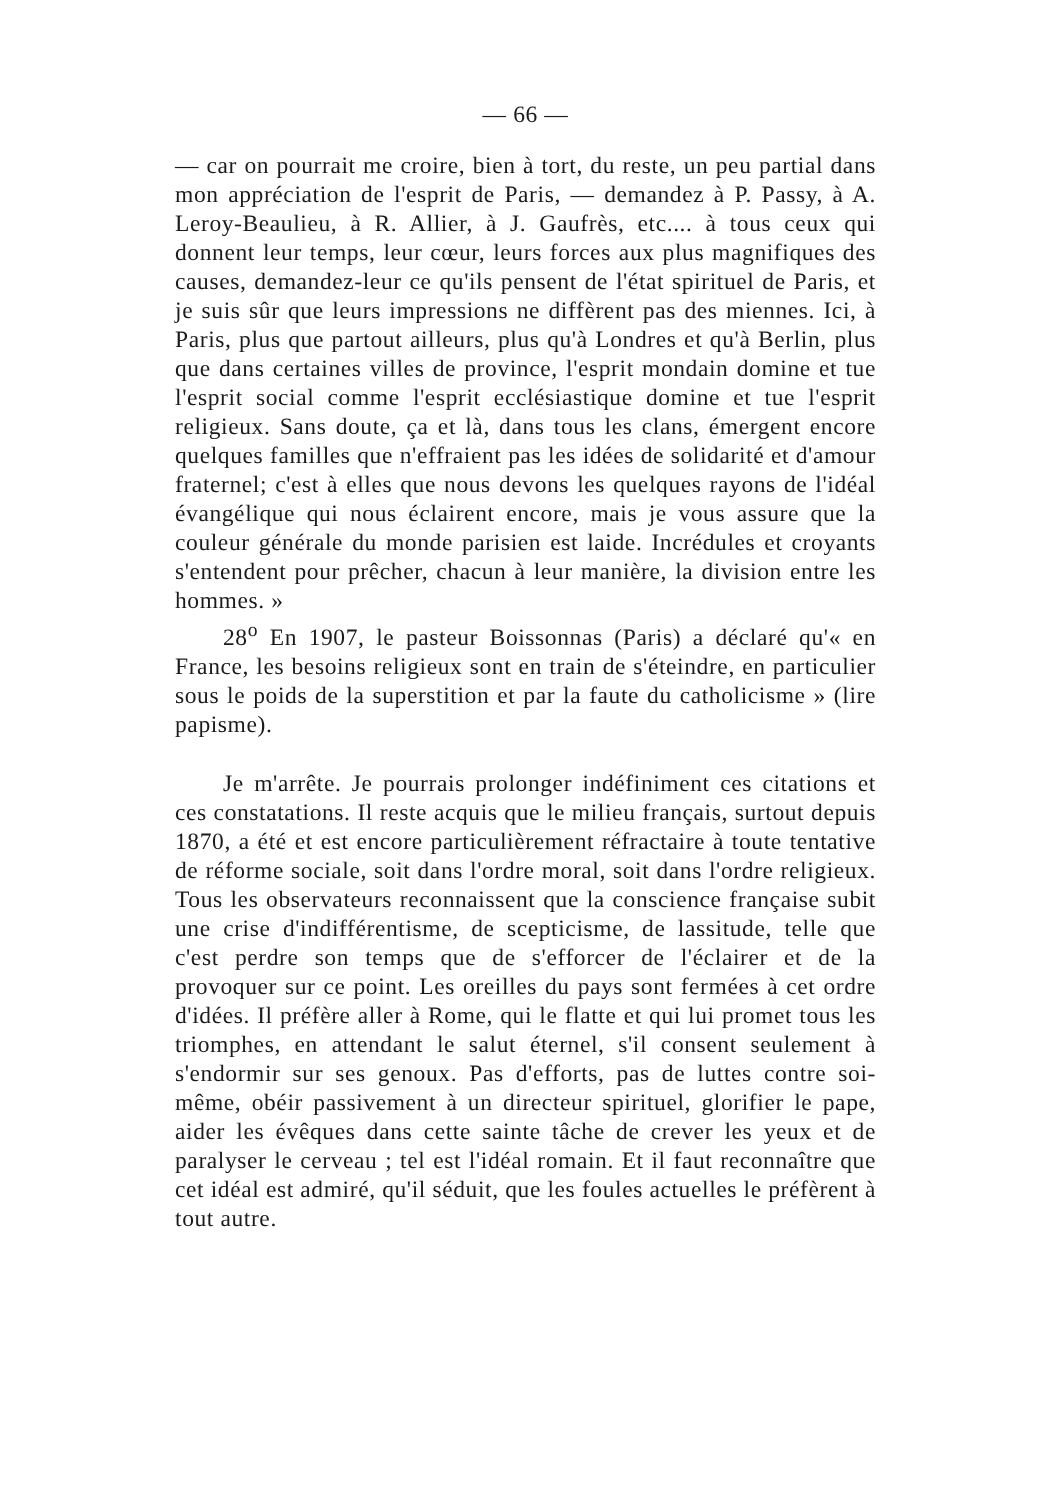— 66 —
— car on pourrait me croire, bien à tort, du reste, un peu partial dans mon appréciation de l'esprit de Paris, — demandez à P. Passy, à A. Leroy-Beaulieu, à R. Allier, à J. Gaufrès, etc.... à tous ceux qui donnent leur temps, leur cœur, leurs forces aux plus magnifiques des causes, demandez-leur ce qu'ils pensent de l'état spirituel de Paris, et je suis sûr que leurs impressions ne diffèrent pas des miennes. Ici, à Paris, plus que partout ailleurs, plus qu'à Londres et qu'à Berlin, plus que dans certaines villes de province, l'esprit mondain domine et tue l'esprit social comme l'esprit ecclésiastique domine et tue l'esprit religieux. Sans doute, ça et là, dans tous les clans, émergent encore quelques familles que n'effraient pas les idées de solidarité et d'amour fraternel; c'est à elles que nous devons les quelques rayons de l'idéal évangélique qui nous éclairent encore, mais je vous assure que la couleur générale du monde parisien est laide. Incrédules et croyants s'entendent pour prêcher, chacun à leur manière, la division entre les hommes. »
28<sup>o</sup> En 1907, le pasteur Boissonnas (Paris) a déclaré qu'« en France, les besoins religieux sont en train de s'éteindre, en particulier sous le poids de la superstition et par la faute du catholicisme » (lire papisme).
Je m'arrête. Je pourrais prolonger indéfiniment ces citations et ces constatations. Il reste acquis que le milieu français, surtout depuis 1870, a été et est encore particulièrement réfractaire à toute tentative de réforme sociale, soit dans l'ordre moral, soit dans l'ordre religieux. Tous les observateurs reconnaissent que la conscience française subit une crise d'indifférentisme, de scepticisme, de lassitude, telle que c'est perdre son temps que de s'efforcer de l'éclairer et de la provoquer sur ce point. Les oreilles du pays sont fermées à cet ordre d'idées. Il préfère aller à Rome, qui le flatte et qui lui promet tous les triomphes, en attendant le salut éternel, s'il consent seulement à s'endormir sur ses genoux. Pas d'efforts, pas de luttes contre soi-même, obéir passivement à un directeur spirituel, glorifier le pape, aider les évêques dans cette sainte tâche de crever les yeux et de paralyser le cerveau ; tel est l'idéal romain. Et il faut reconnaître que cet idéal est admiré, qu'il séduit, que les foules actuelles le préfèrent à tout autre.